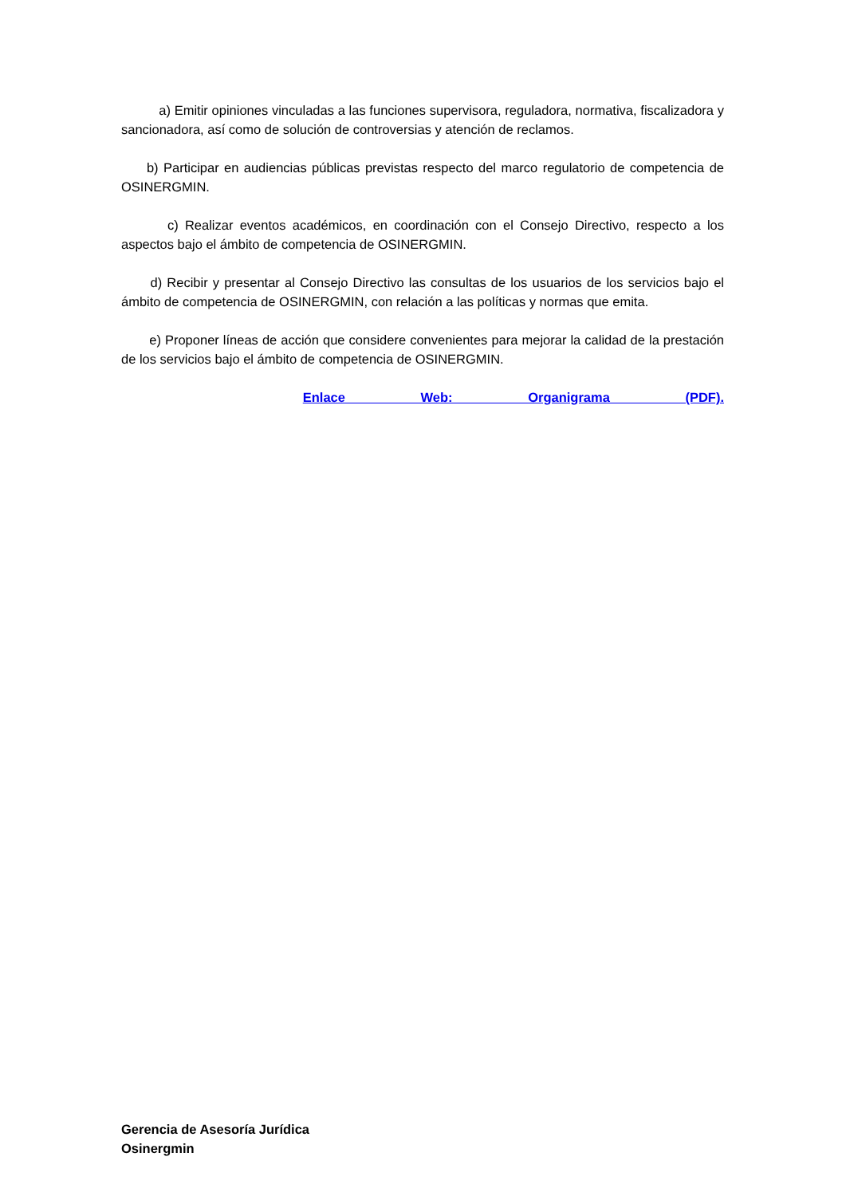a) Emitir opiniones vinculadas a las funciones supervisora, reguladora, normativa, fiscalizadora y sancionadora, así como de solución de controversias y atención de reclamos.
b) Participar en audiencias públicas previstas respecto del marco regulatorio de competencia de OSINERGMIN.
c) Realizar eventos académicos, en coordinación con el Consejo Directivo, respecto a los aspectos bajo el ámbito de competencia de OSINERGMIN.
d) Recibir y presentar al Consejo Directivo las consultas de los usuarios de los servicios bajo el ámbito de competencia de OSINERGMIN, con relación a las políticas y normas que emita.
e) Proponer líneas de acción que considere convenientes para mejorar la calidad de la prestación de los servicios bajo el ámbito de competencia de OSINERGMIN.
Enlace Web: Organigrama (PDF).
Gerencia de Asesoría Jurídica
Osinergmin